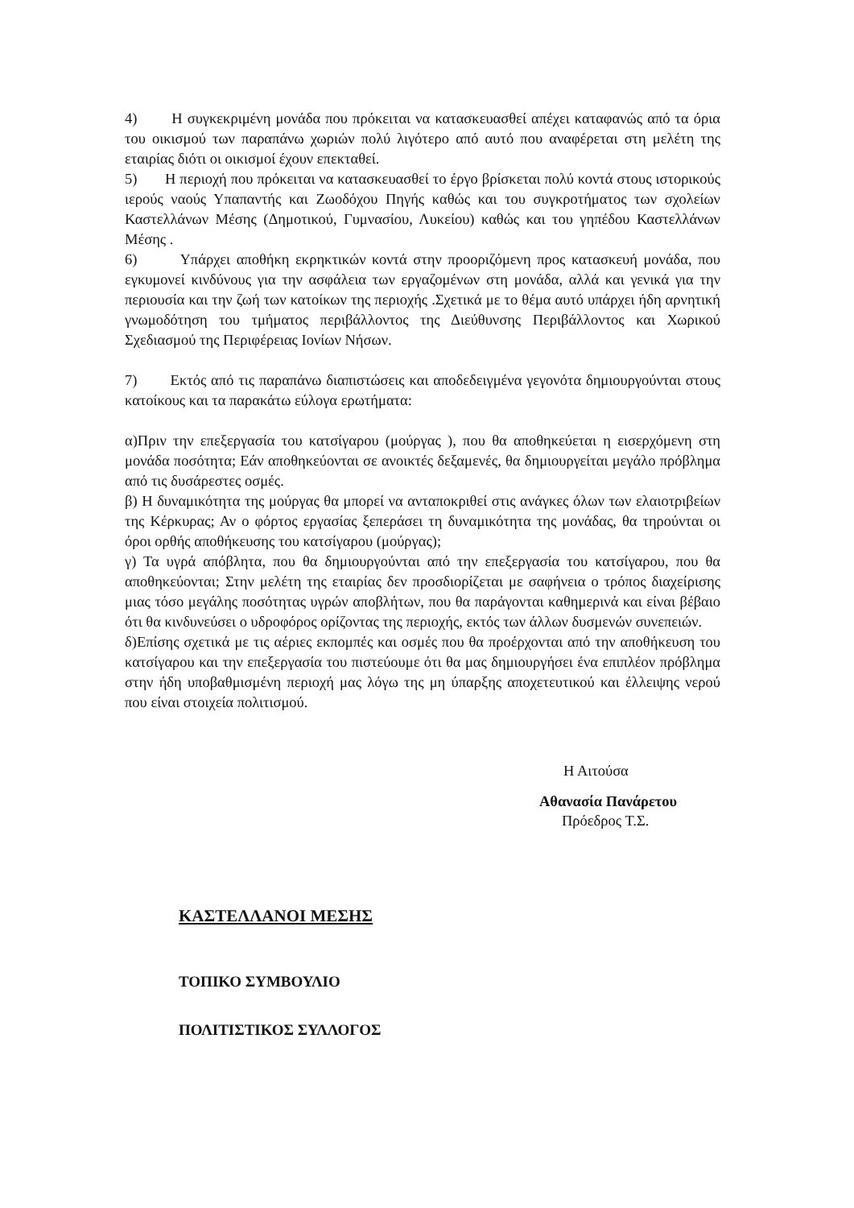4) Η συγκεκριμένη μονάδα που πρόκειται να κατασκευασθεί απέχει καταφανώς από τα όρια του οικισμού των παραπάνω χωριών πολύ λιγότερο από αυτό που αναφέρεται στη μελέτη της εταιρίας διότι οι οικισμοί έχουν επεκταθεί.
5) Η περιοχή που πρόκειται να κατασκευασθεί το έργο βρίσκεται πολύ κοντά στους ιστορικούς ιερούς ναούς Υπαπαντής και Ζωοδόχου Πηγής καθώς και του συγκροτήματος των σχολείων Καστελλάνων Μέσης (Δημοτικού, Γυμνασίου, Λυκείου) καθώς και του γηπέδου Καστελλάνων Μέσης .
6) Υπάρχει αποθήκη εκρηκτικών κοντά στην προοριζόμενη προς κατασκευή μονάδα, που εγκυμονεί κινδύνους για την ασφάλεια των εργαζομένων στη μονάδα, αλλά και γενικά για την περιουσία και την ζωή των κατοίκων της περιοχής .Σχετικά με το θέμα αυτό υπάρχει ήδη αρνητική γνωμοδότηση του τμήματος περιβάλλοντος της Διεύθυνσης Περιβάλλοντος και Χωρικού Σχεδιασμού της Περιφέρειας Ιονίων Νήσων.
7) Εκτός από τις παραπάνω διαπιστώσεις και αποδεδειγμένα γεγονότα δημιουργούνται στους κατοίκους και τα παρακάτω εύλογα ερωτήματα:
α)Πριν την επεξεργασία του κατσίγαρου (μούργας ), που θα αποθηκεύεται η εισερχόμενη στη μονάδα ποσότητα; Εάν αποθηκεύονται σε ανοικτές δεξαμενές, θα δημιουργείται μεγάλο πρόβλημα από τις δυσάρεστες οσμές.
β) Η δυναμικότητα της μούργας θα μπορεί να ανταποκριθεί στις ανάγκες όλων των ελαιοτριβείων της Κέρκυρας; Αν ο φόρτος εργασίας ξεπεράσει τη δυναμικότητα της μονάδας, θα τηρούνται οι όροι ορθής αποθήκευσης του κατσίγαρου (μούργας);
γ) Τα υγρά απόβλητα, που θα δημιουργούνται από την επεξεργασία του κατσίγαρου, που θα αποθηκεύονται; Στην μελέτη της εταιρίας δεν προσδιορίζεται με σαφήνεια ο τρόπος διαχείρισης μιας τόσο μεγάλης ποσότητας υγρών αποβλήτων, που θα παράγονται καθημερινά και είναι βέβαιο ότι θα κινδυνεύσει ο υδροφόρος ορίζοντας της περιοχής, εκτός των άλλων δυσμενών συνεπειών.
δ)Επίσης σχετικά με τις αέριες εκπομπές και οσμές που θα προέρχονται από την αποθήκευση του κατσίγαρου και την επεξεργασία του πιστεύουμε ότι θα μας δημιουργήσει ένα επιπλέον πρόβλημα στην ήδη υποβαθμισμένη περιοχή μας λόγω της μη ύπαρξης αποχετευτικού και έλλειψης νερού που είναι στοιχεία πολιτισμού.
Η Αιτούσα
Αθανασία Πανάρετου
Πρόεδρος Τ.Σ.
ΚΑΣΤΕΛΛΑΝΟΙ ΜΕΣΗΣ
ΤΟΠΙΚΟ ΣΥΜΒΟΥΛΙΟ
ΠΟΛΙΤΙΣΤΙΚΟΣ ΣΥΛΛΟΓΟΣ